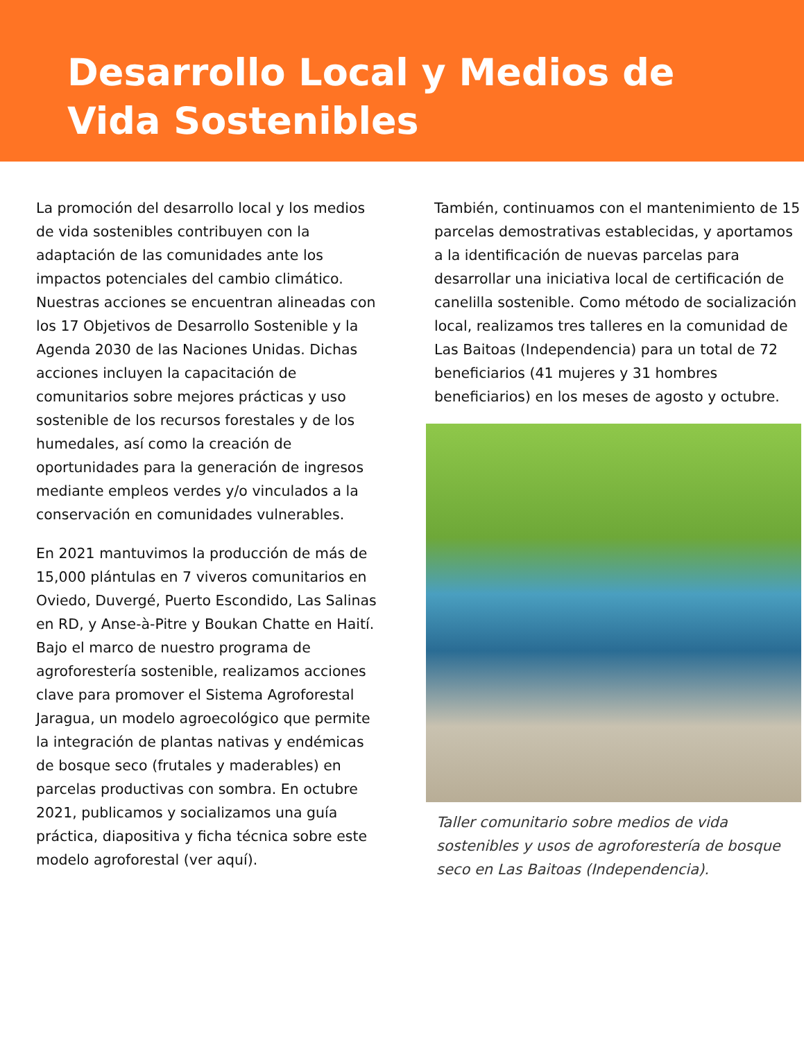Desarrollo Local y Medios de Vida Sostenibles
La promoción del desarrollo local y los medios de vida sostenibles contribuyen con la adaptación de las comunidades ante los impactos potenciales del cambio climático. Nuestras acciones se encuentran alineadas con los 17 Objetivos de Desarrollo Sostenible y la Agenda 2030 de las Naciones Unidas. Dichas acciones incluyen la capacitación de comunitarios sobre mejores prácticas y uso sostenible de los recursos forestales y de los humedales, así como la creación de oportunidades para la generación de ingresos mediante empleos verdes y/o vinculados a la conservación en comunidades vulnerables.
En 2021 mantuvimos la producción de más de 15,000 plántulas en 7 viveros comunitarios en Oviedo, Duvergé, Puerto Escondido, Las Salinas en RD, y Anse-à-Pitre y Boukan Chatte en Haití. Bajo el marco de nuestro programa de agroforestería sostenible, realizamos acciones clave para promover el Sistema Agroforestal Jaragua, un modelo agroecológico que permite la integración de plantas nativas y endémicas de bosque seco (frutales y maderables) en parcelas productivas con sombra. En octubre 2021, publicamos y socializamos una guía práctica, diapositiva y ficha técnica sobre este modelo agroforestal (ver aquí).
También, continuamos con el mantenimiento de 15 parcelas demostrativas establecidas, y aportamos a la identificación de nuevas parcelas para desarrollar una iniciativa local de certificación de canelilla sostenible. Como método de socialización local, realizamos tres talleres en la comunidad de Las Baitoas (Independencia) para un total de 72 beneficiarios (41 mujeres y 31 hombres beneficiarios) en los meses de agosto y octubre.
Taller comunitario sobre medios de vida sostenibles y usos de agroforestería de bosque seco en Las Baitoas (Independencia).